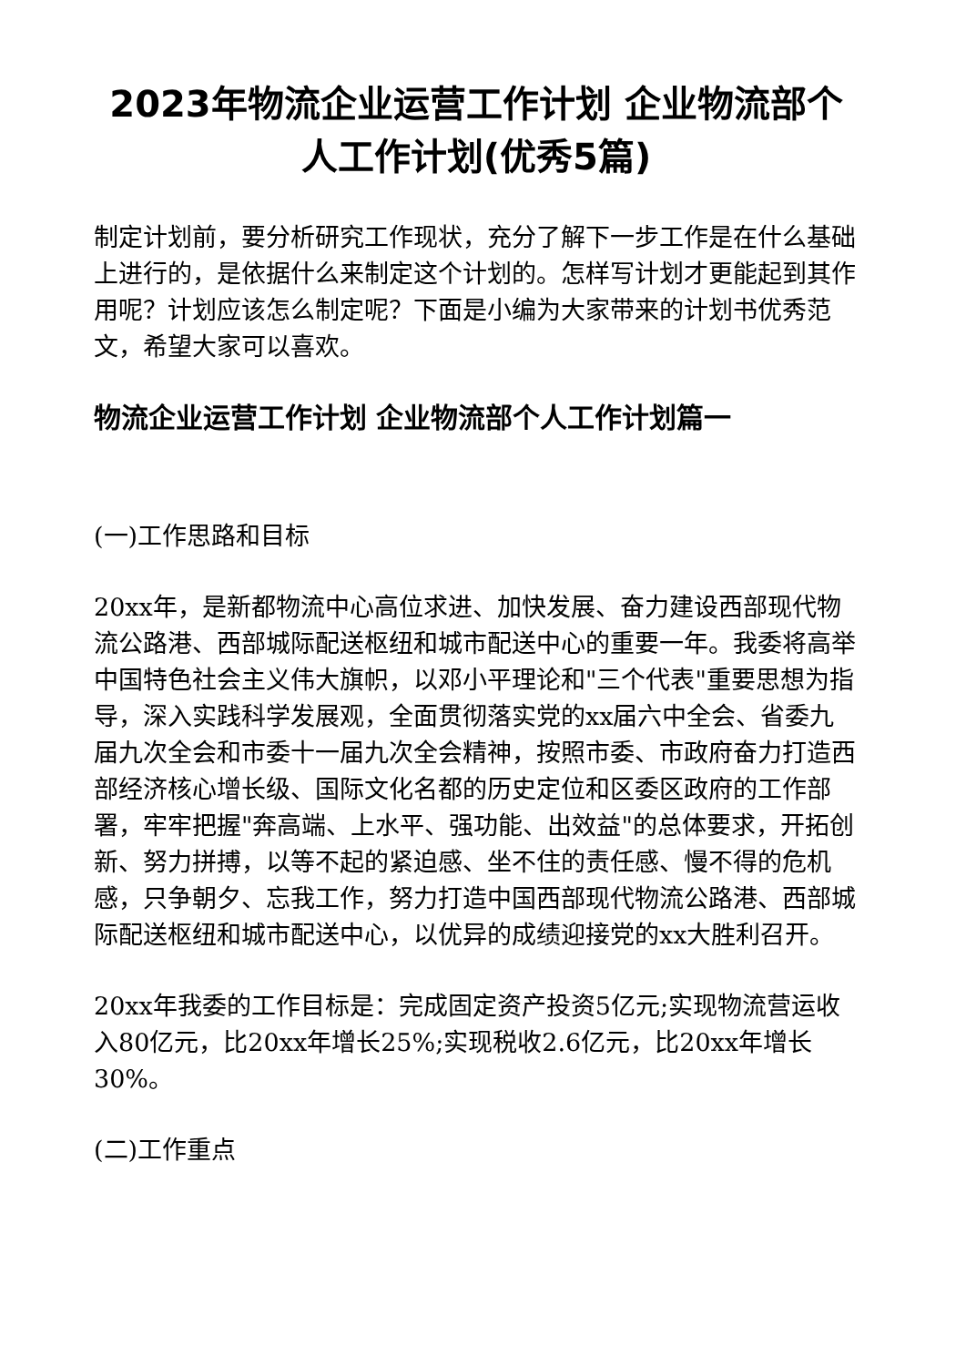2023年物流企业运营工作计划 企业物流部个人工作计划(优秀5篇)
制定计划前，要分析研究工作现状，充分了解下一步工作是在什么基础上进行的，是依据什么来制定这个计划的。怎样写计划才更能起到其作用呢？计划应该怎么制定呢？下面是小编为大家带来的计划书优秀范文，希望大家可以喜欢。
物流企业运营工作计划 企业物流部个人工作计划篇一
(一)工作思路和目标
20xx年，是新都物流中心高位求进、加快发展、奋力建设西部现代物流公路港、西部城际配送枢纽和城市配送中心的重要一年。我委将高举中国特色社会主义伟大旗帜，以邓小平理论和"三个代表"重要思想为指导，深入实践科学发展观，全面贯彻落实党的xx届六中全会、省委九届九次全会和市委十一届九次全会精神，按照市委、市政府奋力打造西部经济核心增长级、国际文化名都的历史定位和区委区政府的工作部署，牢牢把握"奔高端、上水平、强功能、出效益"的总体要求，开拓创新、努力拼搏，以等不起的紧迫感、坐不住的责任感、慢不得的危机感，只争朝夕、忘我工作，努力打造中国西部现代物流公路港、西部城际配送枢纽和城市配送中心，以优异的成绩迎接党的xx大胜利召开。
20xx年我委的工作目标是：完成固定资产投资5亿元;实现物流营运收入80亿元，比20xx年增长25%;实现税收2.6亿元，比20xx年增长30%。
(二)工作重点